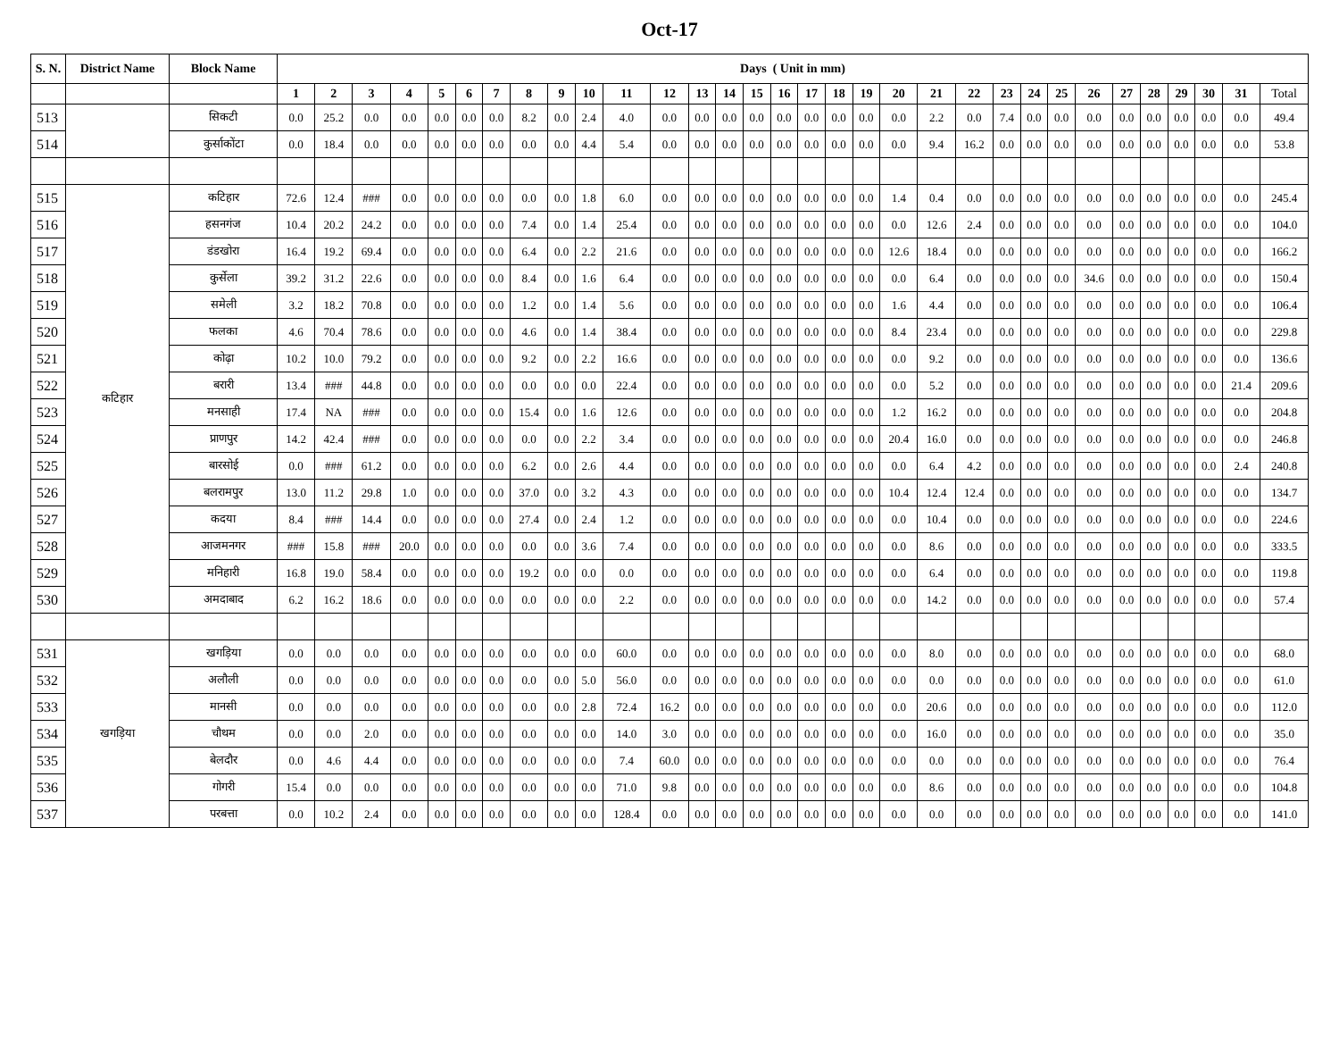Oct-17
| S. N. | District Name | Block Name | Days ( Unit in mm) | | | | | | | | | | | | | | | | | | | | | | | | | | | | | | | |
| --- | --- | --- | --- | --- | --- | --- | --- | --- | --- | --- | --- | --- | --- | --- | --- | --- | --- | --- | --- | --- | --- | --- | --- | --- | --- | --- | --- | --- | --- | --- | --- | --- | --- | --- |
| | | | 1 | 2 | 3 | 4 | 5 | 6 | 7 | 8 | 9 | 10 | 11 | 12 | 13 | 14 | 15 | 16 | 17 | 18 | 19 | 20 | 21 | 22 | 23 | 24 | 25 | 26 | 27 | 28 | 29 | 30 | 31 | Total |
| 513 | | सिकटी | 0.0 | 25.2 | 0.0 | 0.0 | 0.0 | 0.0 | 0.0 | 8.2 | 0.0 | 2.4 | 4.0 | 0.0 | 0.0 | 0.0 | 0.0 | 0.0 | 0.0 | 0.0 | 0.0 | 0.0 | 2.2 | 0.0 | 7.4 | 0.0 | 0.0 | 0.0 | 0.0 | 0.0 | 0.0 | 0.0 | 0.0 | 49.4 |
| 514 | | कुर्साकोंटा | 0.0 | 18.4 | 0.0 | 0.0 | 0.0 | 0.0 | 0.0 | 0.0 | 0.0 | 4.4 | 5.4 | 0.0 | 0.0 | 0.0 | 0.0 | 0.0 | 0.0 | 0.0 | 0.0 | 0.0 | 9.4 | 16.2 | 0.0 | 0.0 | 0.0 | 0.0 | 0.0 | 0.0 | 0.0 | 0.0 | 0.0 | 53.8 |
| 515 | कटिहार | कटिहार | 72.6 | 12.4 | ### | 0.0 | 0.0 | 0.0 | 0.0 | 0.0 | 0.0 | 1.8 | 6.0 | 0.0 | 0.0 | 0.0 | 0.0 | 0.0 | 0.0 | 0.0 | 0.0 | 1.4 | 0.4 | 0.0 | 0.0 | 0.0 | 0.0 | 0.0 | 0.0 | 0.0 | 0.0 | 0.0 | 0.0 | 245.4 |
| 516 | | हसनगंज | 10.4 | 20.2 | 24.2 | 0.0 | 0.0 | 0.0 | 0.0 | 7.4 | 0.0 | 1.4 | 25.4 | 0.0 | 0.0 | 0.0 | 0.0 | 0.0 | 0.0 | 0.0 | 0.0 | 0.0 | 12.6 | 2.4 | 0.0 | 0.0 | 0.0 | 0.0 | 0.0 | 0.0 | 0.0 | 0.0 | 0.0 | 104.0 |
| 517 | | डंडखोरा | 16.4 | 19.2 | 69.4 | 0.0 | 0.0 | 0.0 | 0.0 | 6.4 | 0.0 | 2.2 | 21.6 | 0.0 | 0.0 | 0.0 | 0.0 | 0.0 | 0.0 | 0.0 | 0.0 | 12.6 | 18.4 | 0.0 | 0.0 | 0.0 | 0.0 | 0.0 | 0.0 | 0.0 | 0.0 | 0.0 | 0.0 | 166.2 |
| 518 | | कुर्सेला | 39.2 | 31.2 | 22.6 | 0.0 | 0.0 | 0.0 | 0.0 | 8.4 | 0.0 | 1.6 | 6.4 | 0.0 | 0.0 | 0.0 | 0.0 | 0.0 | 0.0 | 0.0 | 0.0 | 0.0 | 6.4 | 0.0 | 0.0 | 0.0 | 0.0 | 34.6 | 0.0 | 0.0 | 0.0 | 0.0 | 0.0 | 150.4 |
| 519 | | समेली | 3.2 | 18.2 | 70.8 | 0.0 | 0.0 | 0.0 | 0.0 | 1.2 | 0.0 | 1.4 | 5.6 | 0.0 | 0.0 | 0.0 | 0.0 | 0.0 | 0.0 | 0.0 | 0.0 | 1.6 | 4.4 | 0.0 | 0.0 | 0.0 | 0.0 | 0.0 | 0.0 | 0.0 | 0.0 | 0.0 | 0.0 | 106.4 |
| 520 | | फलका | 4.6 | 70.4 | 78.6 | 0.0 | 0.0 | 0.0 | 0.0 | 4.6 | 0.0 | 1.4 | 38.4 | 0.0 | 0.0 | 0.0 | 0.0 | 0.0 | 0.0 | 0.0 | 0.0 | 8.4 | 23.4 | 0.0 | 0.0 | 0.0 | 0.0 | 0.0 | 0.0 | 0.0 | 0.0 | 0.0 | 0.0 | 229.8 |
| 521 | | कोढ़ा | 10.2 | 10.0 | 79.2 | 0.0 | 0.0 | 0.0 | 0.0 | 9.2 | 0.0 | 2.2 | 16.6 | 0.0 | 0.0 | 0.0 | 0.0 | 0.0 | 0.0 | 0.0 | 0.0 | 0.0 | 9.2 | 0.0 | 0.0 | 0.0 | 0.0 | 0.0 | 0.0 | 0.0 | 0.0 | 0.0 | 0.0 | 136.6 |
| 522 | | बरारी | 13.4 | ### | 44.8 | 0.0 | 0.0 | 0.0 | 0.0 | 0.0 | 0.0 | 0.0 | 22.4 | 0.0 | 0.0 | 0.0 | 0.0 | 0.0 | 0.0 | 0.0 | 0.0 | 0.0 | 5.2 | 0.0 | 0.0 | 0.0 | 0.0 | 0.0 | 0.0 | 0.0 | 0.0 | 0.0 | 21.4 | 209.6 |
| 523 | | मनसाही | 17.4 | NA | ### | 0.0 | 0.0 | 0.0 | 0.0 | 15.4 | 0.0 | 1.6 | 12.6 | 0.0 | 0.0 | 0.0 | 0.0 | 0.0 | 0.0 | 0.0 | 0.0 | 1.2 | 16.2 | 0.0 | 0.0 | 0.0 | 0.0 | 0.0 | 0.0 | 0.0 | 0.0 | 0.0 | 0.0 | 204.8 |
| 524 | | प्राणपुर | 14.2 | 42.4 | ### | 0.0 | 0.0 | 0.0 | 0.0 | 0.0 | 0.0 | 2.2 | 3.4 | 0.0 | 0.0 | 0.0 | 0.0 | 0.0 | 0.0 | 0.0 | 0.0 | 20.4 | 16.0 | 0.0 | 0.0 | 0.0 | 0.0 | 0.0 | 0.0 | 0.0 | 0.0 | 0.0 | 0.0 | 246.8 |
| 525 | | बारसोई | 0.0 | ### | 61.2 | 0.0 | 0.0 | 0.0 | 0.0 | 6.2 | 0.0 | 2.6 | 4.4 | 0.0 | 0.0 | 0.0 | 0.0 | 0.0 | 0.0 | 0.0 | 0.0 | 0.0 | 6.4 | 4.2 | 0.0 | 0.0 | 0.0 | 0.0 | 0.0 | 0.0 | 0.0 | 0.0 | 2.4 | 240.8 |
| 526 | | बलरामपुर | 13.0 | 11.2 | 29.8 | 1.0 | 0.0 | 0.0 | 0.0 | 37.0 | 0.0 | 3.2 | 4.3 | 0.0 | 0.0 | 0.0 | 0.0 | 0.0 | 0.0 | 0.0 | 0.0 | 10.4 | 12.4 | 12.4 | 0.0 | 0.0 | 0.0 | 0.0 | 0.0 | 0.0 | 0.0 | 0.0 | 0.0 | 134.7 |
| 527 | | कदया | 8.4 | ### | 14.4 | 0.0 | 0.0 | 0.0 | 0.0 | 27.4 | 0.0 | 2.4 | 1.2 | 0.0 | 0.0 | 0.0 | 0.0 | 0.0 | 0.0 | 0.0 | 0.0 | 0.0 | 10.4 | 0.0 | 0.0 | 0.0 | 0.0 | 0.0 | 0.0 | 0.0 | 0.0 | 0.0 | 0.0 | 224.6 |
| 528 | | आजमनगर | ### | 15.8 | ### | 20.0 | 0.0 | 0.0 | 0.0 | 0.0 | 0.0 | 3.6 | 7.4 | 0.0 | 0.0 | 0.0 | 0.0 | 0.0 | 0.0 | 0.0 | 0.0 | 0.0 | 8.6 | 0.0 | 0.0 | 0.0 | 0.0 | 0.0 | 0.0 | 0.0 | 0.0 | 0.0 | 0.0 | 333.5 |
| 529 | | मनिहारी | 16.8 | 19.0 | 58.4 | 0.0 | 0.0 | 0.0 | 0.0 | 19.2 | 0.0 | 0.0 | 0.0 | 0.0 | 0.0 | 0.0 | 0.0 | 0.0 | 0.0 | 0.0 | 0.0 | 0.0 | 6.4 | 0.0 | 0.0 | 0.0 | 0.0 | 0.0 | 0.0 | 0.0 | 0.0 | 0.0 | 0.0 | 119.8 |
| 530 | | अमदाबाद | 6.2 | 16.2 | 18.6 | 0.0 | 0.0 | 0.0 | 0.0 | 0.0 | 0.0 | 0.0 | 2.2 | 0.0 | 0.0 | 0.0 | 0.0 | 0.0 | 0.0 | 0.0 | 0.0 | 0.0 | 14.2 | 0.0 | 0.0 | 0.0 | 0.0 | 0.0 | 0.0 | 0.0 | 0.0 | 0.0 | 0.0 | 57.4 |
| 531 | खगड़िया | खगड़िया | 0.0 | 0.0 | 0.0 | 0.0 | 0.0 | 0.0 | 0.0 | 0.0 | 0.0 | 0.0 | 60.0 | 0.0 | 0.0 | 0.0 | 0.0 | 0.0 | 0.0 | 0.0 | 0.0 | 0.0 | 8.0 | 0.0 | 0.0 | 0.0 | 0.0 | 0.0 | 0.0 | 0.0 | 0.0 | 0.0 | 0.0 | 68.0 |
| 532 | | अलौली | 0.0 | 0.0 | 0.0 | 0.0 | 0.0 | 0.0 | 0.0 | 0.0 | 0.0 | 5.0 | 56.0 | 0.0 | 0.0 | 0.0 | 0.0 | 0.0 | 0.0 | 0.0 | 0.0 | 0.0 | 0.0 | 0.0 | 0.0 | 0.0 | 0.0 | 0.0 | 0.0 | 0.0 | 0.0 | 0.0 | 0.0 | 61.0 |
| 533 | | मानसी | 0.0 | 0.0 | 0.0 | 0.0 | 0.0 | 0.0 | 0.0 | 0.0 | 0.0 | 2.8 | 72.4 | 16.2 | 0.0 | 0.0 | 0.0 | 0.0 | 0.0 | 0.0 | 0.0 | 0.0 | 20.6 | 0.0 | 0.0 | 0.0 | 0.0 | 0.0 | 0.0 | 0.0 | 0.0 | 0.0 | 0.0 | 112.0 |
| 534 | | चौथम | 0.0 | 0.0 | 2.0 | 0.0 | 0.0 | 0.0 | 0.0 | 0.0 | 0.0 | 0.0 | 14.0 | 3.0 | 0.0 | 0.0 | 0.0 | 0.0 | 0.0 | 0.0 | 0.0 | 0.0 | 16.0 | 0.0 | 0.0 | 0.0 | 0.0 | 0.0 | 0.0 | 0.0 | 0.0 | 0.0 | 0.0 | 35.0 |
| 535 | | बेलदौर | 0.0 | 4.6 | 4.4 | 0.0 | 0.0 | 0.0 | 0.0 | 0.0 | 0.0 | 0.0 | 7.4 | 60.0 | 0.0 | 0.0 | 0.0 | 0.0 | 0.0 | 0.0 | 0.0 | 0.0 | 0.0 | 0.0 | 0.0 | 0.0 | 0.0 | 0.0 | 0.0 | 0.0 | 0.0 | 0.0 | 0.0 | 76.4 |
| 536 | | गोगरी | 15.4 | 0.0 | 0.0 | 0.0 | 0.0 | 0.0 | 0.0 | 0.0 | 0.0 | 0.0 | 71.0 | 9.8 | 0.0 | 0.0 | 0.0 | 0.0 | 0.0 | 0.0 | 0.0 | 0.0 | 8.6 | 0.0 | 0.0 | 0.0 | 0.0 | 0.0 | 0.0 | 0.0 | 0.0 | 0.0 | 0.0 | 104.8 |
| 537 | | परबत्ता | 0.0 | 10.2 | 2.4 | 0.0 | 0.0 | 0.0 | 0.0 | 0.0 | 0.0 | 0.0 | 128.4 | 0.0 | 0.0 | 0.0 | 0.0 | 0.0 | 0.0 | 0.0 | 0.0 | 0.0 | 0.0 | 0.0 | 0.0 | 0.0 | 0.0 | 0.0 | 0.0 | 0.0 | 0.0 | 0.0 | 0.0 | 141.0 |